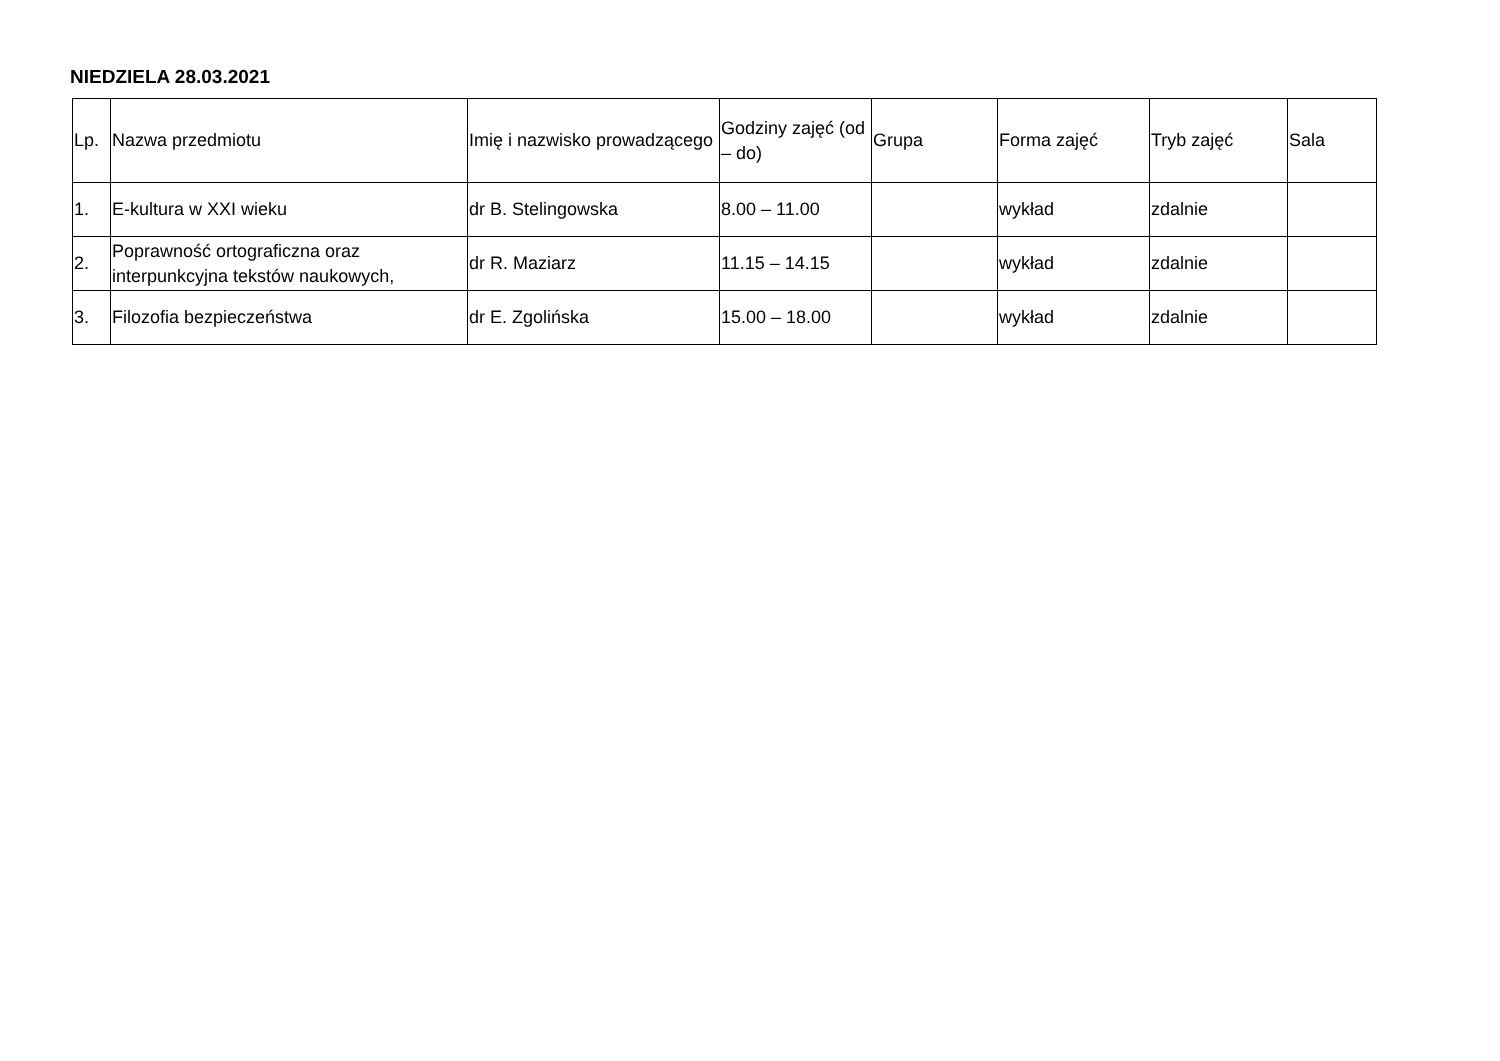NIEDZIELA 28.03.2021
| Lp. | Nazwa przedmiotu | Imię i nazwisko prowadzącego | Godziny zajęć (od – do) | Grupa | Forma zajęć | Tryb zajęć | Sala |
| --- | --- | --- | --- | --- | --- | --- | --- |
| 1. | E-kultura w XXI wieku | dr B. Stelingowska | 8.00 – 11.00 | | wykład | zdalnie | |
| 2. | Poprawność ortograficzna oraz interpunkcyjna tekstów naukowych, | dr R. Maziarz | 11.15 – 14.15 | | wykład | zdalnie | |
| 3. | Filozofia bezpieczeństwa | dr E. Zgolińska | 15.00 – 18.00 | | wykład | zdalnie | |